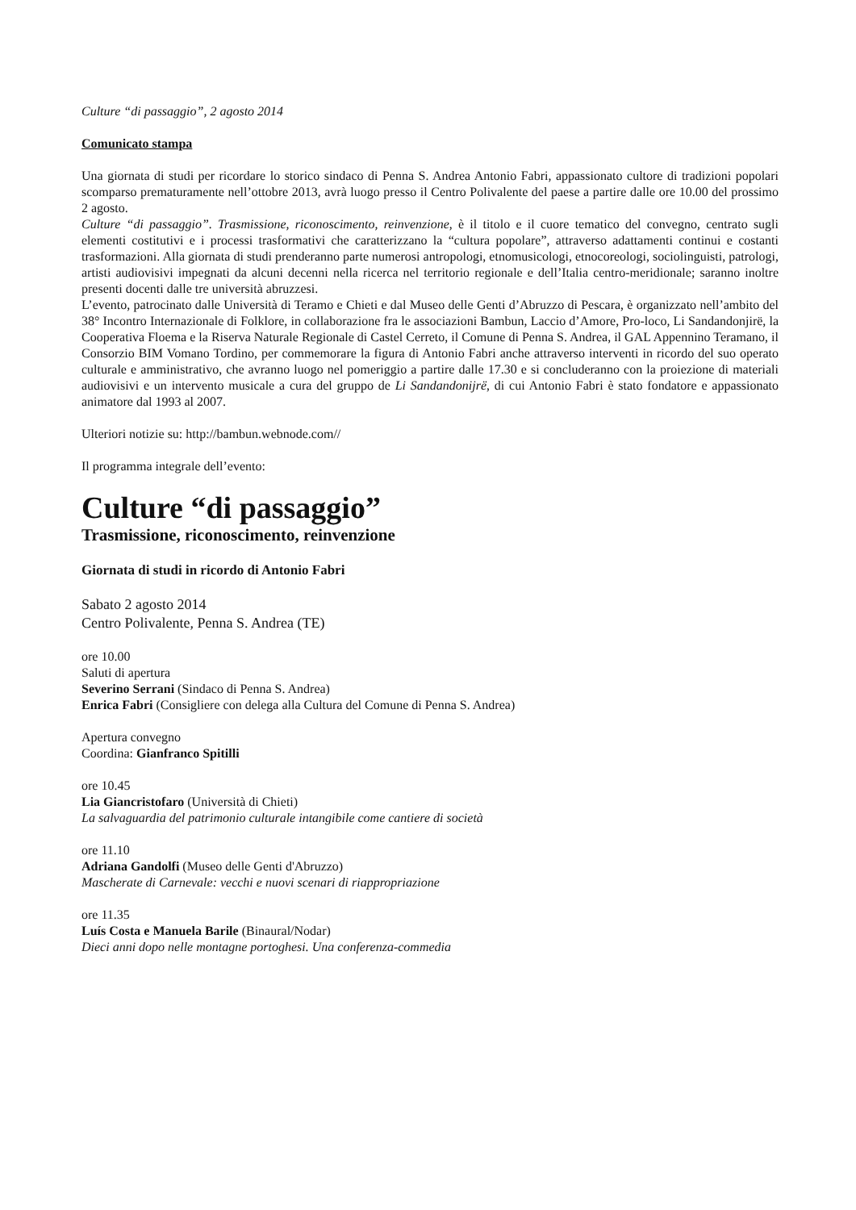Culture “di passaggio”, 2 agosto 2014
Comunicato stampa
Una giornata di studi per ricordare lo storico sindaco di Penna S. Andrea Antonio Fabri, appassionato cultore di tradizioni popolari scomparso prematuramente nell’ottobre 2013, avrà luogo presso il Centro Polivalente del paese a partire dalle ore 10.00 del prossimo 2 agosto.
Culture “di passaggio”. Trasmissione, riconoscimento, reinvenzione, è il titolo e il cuore tematico del convegno, centrato sugli elementi costitutivi e i processi trasformativi che caratterizzano la “cultura popolare”, attraverso adattamenti continui e costanti trasformazioni. Alla giornata di studi prenderanno parte numerosi antropologi, etnomusicologi, etnocoreologi, sociolinguisti, patrologi, artisti audiovisivi impegnati da alcuni decenni nella ricerca nel territorio regionale e dell’Italia centro-meridionale; saranno inoltre presenti docenti dalle tre università abruzzesi.
L’evento, patrocinato dalle Università di Teramo e Chieti e dal Museo delle Genti d’Abruzzo di Pescara, è organizzato nell’ambito del 38° Incontro Internazionale di Folklore, in collaborazione fra le associazioni Bambun, Laccio d’Amore, Pro-loco, Li Sandandonjirë, la Cooperativa Floema e la Riserva Naturale Regionale di Castel Cerreto, il Comune di Penna S. Andrea, il GAL Appennino Teramano, il Consorzio BIM Vomano Tordino, per commemorare la figura di Antonio Fabri anche attraverso interventi in ricordo del suo operato culturale e amministrativo, che avranno luogo nel pomeriggio a partire dalle 17.30 e si concluderanno con la proiezione di materiali audiovisivi e un intervento musicale a cura del gruppo de Li Sandandonijrë, di cui Antonio Fabri è stato fondatore e appassionato animatore dal 1993 al 2007.
Ulteriori notizie su: http://bambun.webnode.com//
Il programma integrale dell’evento:
Culture “di passaggio”
Trasmissione, riconoscimento, reinvenzione
Giornata di studi in ricordo di Antonio Fabri
Sabato 2 agosto 2014
Centro Polivalente, Penna S. Andrea (TE)
ore 10.00
Saluti di apertura
Severino Serrani (Sindaco di Penna S. Andrea)
Enrica Fabri (Consigliere con delega alla Cultura del Comune di Penna S. Andrea)
Apertura convegno
Coordina: Gianfranco Spitilli
ore 10.45
Lia Giancristofaro (Università di Chieti)
La salvaguardia del patrimonio culturale intangibile come cantiere di società
ore 11.10
Adriana Gandolfi (Museo delle Genti d'Abruzzo)
Mascherate di Carnevale: vecchi e nuovi scenari di riappropriazione
ore 11.35
Luís Costa e Manuela Barile (Binaural/Nodar)
Dieci anni dopo nelle montagne portoghesi. Una conferenza-commedia